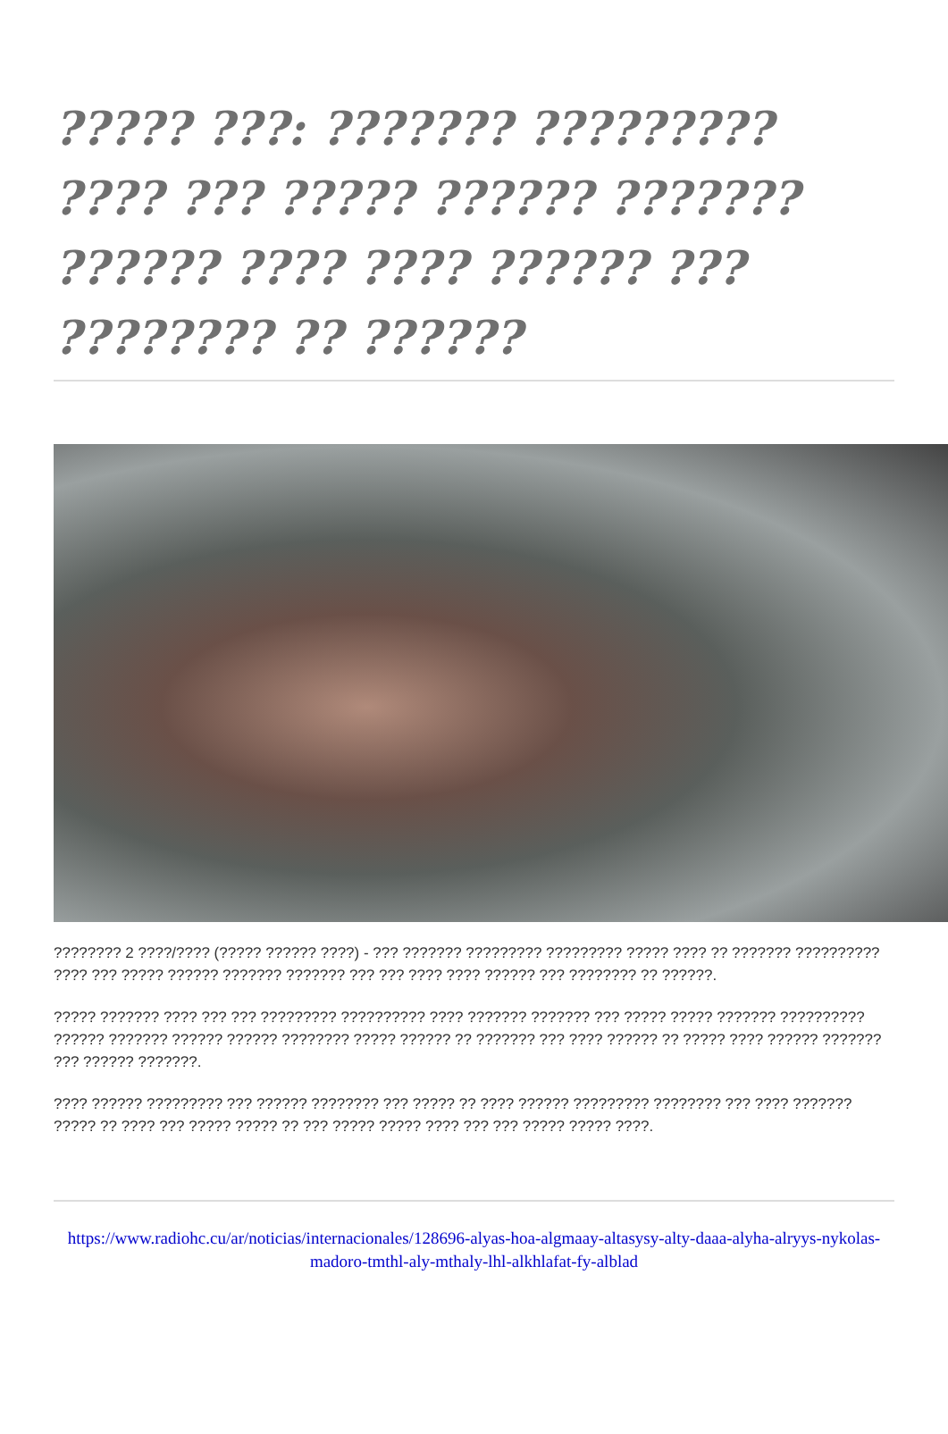????? ???: ??????? ????????? ???? ??? ????? ?????? ??????? ?????? ???? ???? ?????? ??? ???????? ?? ??????
???????? 2 ????/???? (????? ?????? ????) - ??? ??????? ????????? ????????? ????? ???? ?? ??????? ?????????? ???? ??? ????? ?????? ??????? ??????? ??? ??? ???? ???? ?????? ??? ???????? ?? ??????.
????? ??????? ???? ??? ??? ????????? ?????????? ???? ??????? ??????? ??? ????? ????? ??????? ?????????? ?????? ??????? ?????? ?????? ???????? ????? ?????? ?? ??????? ??? ???? ?????? ?? ????? ???? ?????? ??????? ??? ?????? ???????.
???? ?????? ????????? ??? ?????? ???????? ??? ????? ?? ???? ?????? ????????? ???????? ??? ???? ??????? ????? ?? ???? ??? ????? ????? ?? ??? ????? ????? ???? ??? ??? ????? ????? ????.
https://www.radiohc.cu/ar/noticias/internacionales/128696-alyas-hoa-algmaay-altasysy-alty-daaa-alyha-alryys-nykolas-madoro-tmthl-aly-mthaly-lhl-alkhlafat-fy-alblad